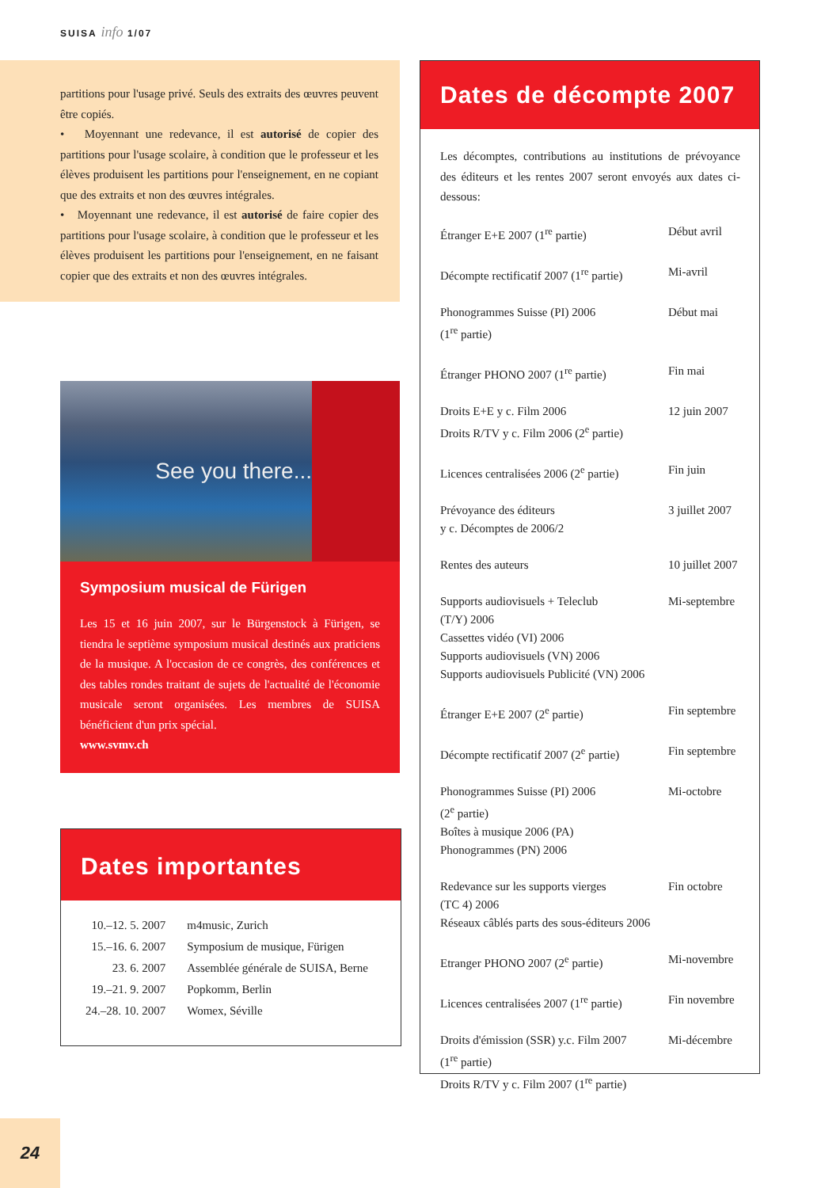SUISA info 1/07
partitions pour l'usage privé. Seuls des extraits des œuvres peuvent être copiés.
• Moyennant une redevance, il est autorisé de copier des partitions pour l'usage scolaire, à condition que le professeur et les élèves produisent les partitions pour l'enseignement, en ne copiant que des extraits et non des œuvres intégrales.
• Moyennant une redevance, il est autorisé de faire copier des partitions pour l'usage scolaire, à condition que le professeur et les élèves produisent les partitions pour l'enseignement, en ne faisant copier que des extraits et non des œuvres intégrales.
See you there...
Symposium musical de Fürigen
Les 15 et 16 juin 2007, sur le Bürgenstock à Fürigen, se tiendra le septième symposium musical destinés aux praticiens de la musique. A l'occasion de ce congrès, des conférences et des tables rondes traitant de sujets de l'actualité de l'économie musicale seront organisées. Les membres de SUISA bénéficient d'un prix spécial.
www.svmv.ch
Dates importantes
| 10.–12. 5. 2007 | m4music, Zurich |
| 15.–16. 6. 2007 | Symposium de musique, Fürigen |
| 23. 6. 2007 | Assemblée générale de SUISA, Berne |
| 19.–21. 9. 2007 | Popkomm, Berlin |
| 24.–28. 10. 2007 | Womex, Séville |
Dates de décompte 2007
Les décomptes, contributions au institutions de prévoyance des éditeurs et les rentes 2007 seront envoyés aux dates ci-dessous:
| Étranger E+E 2007 (1<sup>re</sup> partie) | Début avril |
| Décompte rectificatif 2007 (1<sup>re</sup> partie) | Mi-avril |
| Phonogrammes Suisse (PI) 2006 (1<sup>re</sup> partie) | Début mai |
| Étranger PHONO 2007 (1<sup>re</sup> partie) | Fin mai |
| Droits E+E y c. Film 2006 Droits R/TV y c. Film 2006 (2<sup>e</sup> partie) | 12 juin 2007 |
| Licences centralisées 2006 (2<sup>e</sup> partie) | Fin juin |
| Prévoyance des éditeurs y c. Décomptes de 2006/2 | 3 juillet 2007 |
| Rentes des auteurs | 10 juillet 2007 |
| Supports audiovisuels + Teleclub (T/Y) 2006 Cassettes vidéo (VI) 2006 Supports audiovisuels (VN) 2006 Supports audiovisuels Publicité (VN) 2006 | Mi-septembre |
| Étranger E+E 2007 (2<sup>e</sup> partie) | Fin septembre |
| Décompte rectificatif 2007 (2<sup>e</sup> partie) | Fin septembre |
| Phonogrammes Suisse (PI) 2006 (2<sup>e</sup> partie) Boîtes à musique 2006 (PA) Phonogrammes (PN) 2006 | Mi-octobre |
| Redevance sur les supports vierges (TC 4) 2006 Réseaux câblés parts des sous-éditeurs 2006 | Fin octobre |
| Etranger PHONO 2007 (2<sup>e</sup> partie) | Mi-novembre |
| Licences centralisées 2007 (1<sup>re</sup> partie) | Fin novembre |
| Droits d'émission (SSR) y.c. Film 2007 (1<sup>re</sup> partie) Droits R/TV y c. Film 2007 (1<sup>re</sup> partie) | Mi-décembre |
24